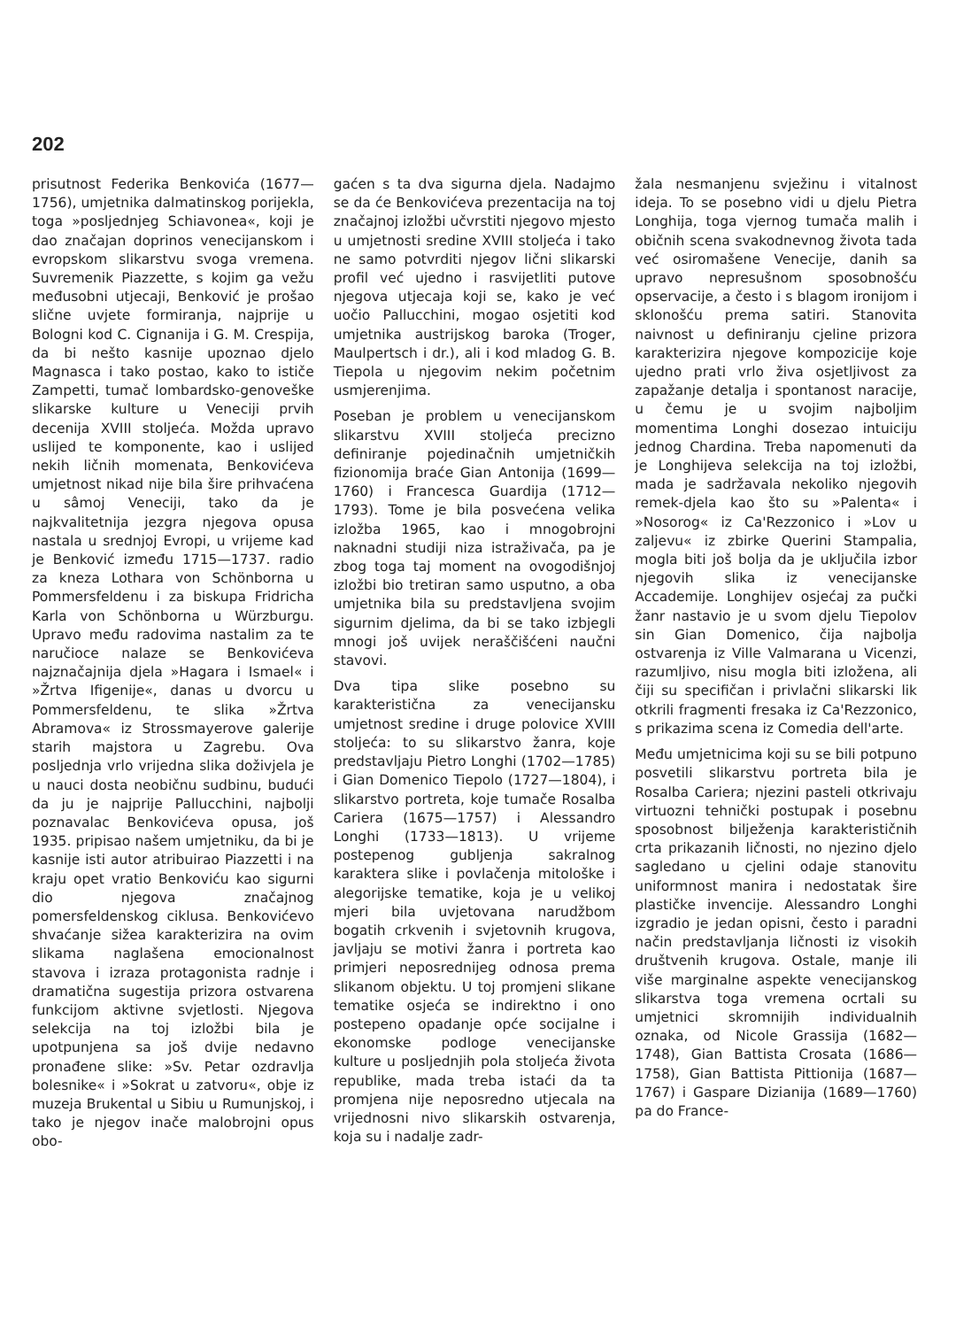202
prisutnost Federika Benkovića (1677—1756), umjetnika dalmatinskog porijekla, toga »posljednjeg Schiavonea«, koji je dao značajan doprinos venecijanskom i evropskom slikarstvu svoga vremena. Suvremenik Piazzette, s kojim ga vežu međusobni utjecaji, Benković je prošao slične uvjete formiranja, najprije u Bologni kod C. Cignanija i G. M. Crespija, da bi nešto kasnije upoznao djelo Magnasca i tako postao, kako to ističe Zampetti, tumač lombardsko-genoveške slikarske kulture u Veneciji prvih decenija XVIII stoljeća. Možda upravo uslijed te komponente, kao i uslijed nekih ličnih momenata, Benkovićeva umjetnost nikad nije bila šire prihvaćena u sâmoj Veneciji, tako da je najkvalitetnija jezgra njegova opusa nastala u srednjoj Evropi, u vrijeme kad je Benković između 1715—1737. radio za kneza Lothara von Schönborna u Pommersfeldenu i za biskupa Fridricha Karla von Schönborna u Würzburgu. Upravo među radovima nastalim za te naručioce nalaze se Benkovićeva najznačajnija djela »Hagara i Ismael« i »Žrtva Ifigenije«, danas u dvorcu u Pommersfeldenu, te slika »Žrtva Abramova« iz Strossmayerove galerije starih majstora u Zagrebu. Ova posljednja vrlo vrijedna slika doživjela je u nauci dosta neobičnu sudbinu, budući da ju je najprije Pallucchini, najbolji poznavalac Benkovićeva opusa, još 1935. pripisao našem umjetniku, da bi je kasnije isti autor atribuirao Piazzetti i na kraju opet vratio Benkoviću kao sigurni dio njegova značajnog pomersfeldenskog ciklusa. Benkovićevo shvaćanje sižea karakterizira na ovim slikama naglašena emocionalnost stavova i izraza protagonista radnje i dramatična sugestija prizora ostvarena funkcijom aktivne svjetlosti. Njegova selekcija na toj izložbi bila je upotpunjena sa još dvije nedavno pronađene slike: »Sv. Petar ozdravlja bolesnike« i »Sokrat u zatvoru«, obje iz muzeja Brukental u Sibiu u Rumunjskoj, i tako je njegov inače malobrojni opus obo-
gaćen s ta dva sigurna djela. Nadajmo se da će Benkovićeva prezentacija na toj značajnoj izložbi učvrstiti njegovo mjesto u umjetnosti sredine XVIII stoljeća i tako ne samo potvrditi njegov lični slikarski profil već ujedno i rasvijetliti putove njegova utjecaja koji se, kako je već uočio Pallucchini, mogao osjetiti kod umjetnika austrijskog baroka (Troger, Maulpertsch i dr.), ali i kod mladog G. B. Tiepola u njegovim nekim početnim usmjerenjima.
Poseban je problem u venecijanskom slikarstvu XVIII stoljeća precizno definiranje pojedinačnih umjetničkih fizionomija braće Gian Antonija (1699—1760) i Francesca Guardija (1712—1793). Tome je bila posvećena velika izložba 1965, kao i mnogobrojni naknadni studiji niza istraživača, pa je zbog toga taj moment na ovogodišnjoj izložbi bio tretiran samo usputno, a oba umjetnika bila su predstavljena svojim sigurnim djelima, da bi se tako izbjegli mnogi još uvijek neraščišćeni naučni stavovi.
Dva tipa slike posebno su karakteristična za venecijansku umjetnost sredine i druge polovice XVIII stoljeća: to su slikarstvo žanra, koje predstavljaju Pietro Longhi (1702—1785) i Gian Domenico Tiepolo (1727—1804), i slikarstvo portreta, koje tumače Rosalba Cariera (1675—1757) i Alessandro Longhi (1733—1813). U vrijeme postepenog gubljenja sakralnog karaktera slike i povlačenja mitološke i alegorijske tematike, koja je u velikoj mjeri bila uvjetovana narudžbom bogatih crkvenih i svjetovnih krugova, javljaju se motivi žanra i portreta kao primjeri neposrednijeg odnosa prema slikanom objektu. U toj promjeni slikane tematike osjeća se indirektno i ono postepeno opadanje opće socijalne i ekonomske podloge venecijanske kulture u posljednjih pola stoljeća života republike, mada treba istaći da ta promjena nije neposredno utjecala na vrijednosni nivo slikarskih ostvarenja, koja su i nadalje zadr-
žala nesmanjenu svježinu i vitalnost ideja. To se posebno vidi u djelu Pietra Longhija, toga vjernog tumača malih i običnih scena svakodnevnog života tada već osiromašene Venecije, danih sa upravo nepresušnom sposobnošću opservacije, a često i s blagom ironijom i sklonošću prema satiri. Stanovita naivnost u definiranju cjeline prizora karakterizira njegove kompozicije koje ujedno prati vrlo živa osjetljivost za zapažanje detalja i spontanost naracije, u čemu je u svojim najboljim momentima Longhi dosezao intuiciju jednog Chardina. Treba napomenuti da je Longhijeva selekcija na toj izložbi, mada je sadržavala nekoliko njegovih remek-djela kao što su »Palenta« i »Nosorog« iz Ca'Rezzonico i »Lov u zaljevu« iz zbirke Querini Stampalia, mogla biti još bolja da je uključila izbor njegovih slika iz venecijanske Accademije. Longhijev osjećaj za pučki žanr nastavio je u svom djelu Tiepolov sin Gian Domenico, čija najbolja ostvarenja iz Ville Valmarana u Vicenzi, razumljivo, nisu mogla biti izložena, ali čiji su specifičan i privlačni slikarski lik otkrili fragmenti fresaka iz Ca'Rezzonico, s prikazima scena iz Comedia dell'arte.
Među umjetnicima koji su se bili potpuno posvetili slikarstvu portreta bila je Rosalba Cariera; njezini pasteli otkrivaju virtuozni tehnički postupak i posebnu sposobnost bilježenja karakterističnih crta prikazanih ličnosti, no njezino djelo sagledano u cjelini odaje stanovitu uniformnost manira i nedostatak šire plastičke invencije. Alessandro Longhi izgradio je jedan opisni, često i paradni način predstavljanja ličnosti iz visokih društvenih krugova. Ostale, manje ili više marginalne aspekte venecijanskog slikarstva toga vremena ocrtali su umjetnici skromnijih individualnih oznaka, od Nicole Grassija (1682—1748), Gian Battista Crosata (1686—1758), Gian Battista Pittionija (1687—1767) i Gaspare Dizianija (1689—1760) pa do France-